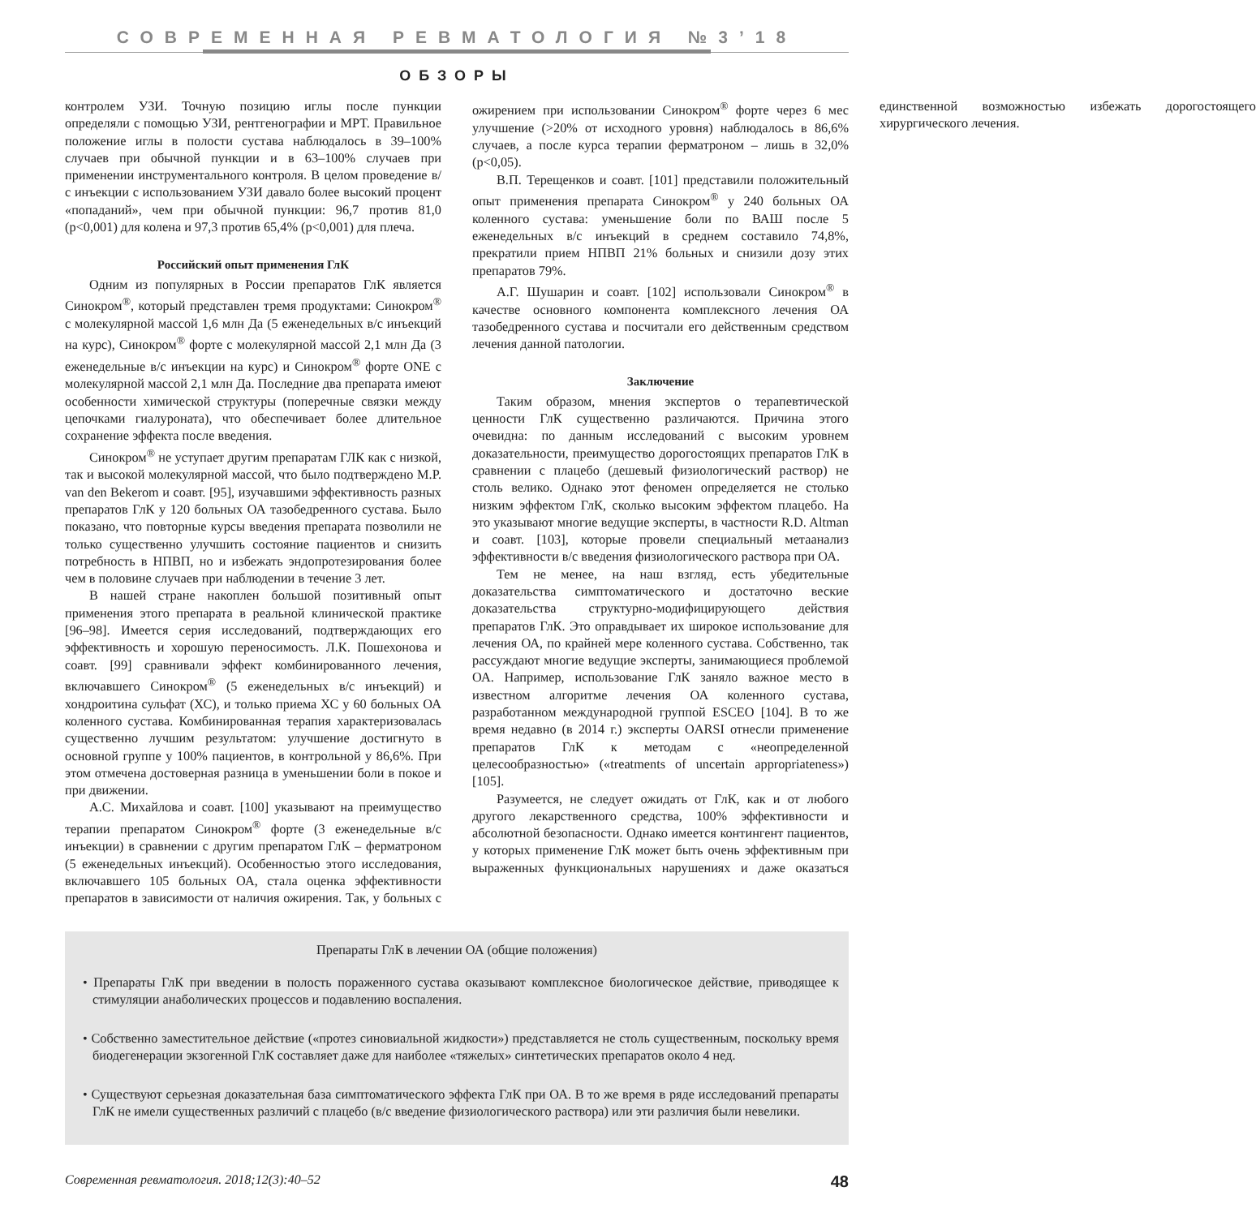СОВРЕМЕННАЯ РЕВМАТОЛОГИЯ №3’18
ОБЗОРЫ
контролем УЗИ. Точную позицию иглы после пункции определяли с помощью УЗИ, рентгенографии и МРТ. Правильное положение иглы в полости сустава наблюдалось в 39–100% случаев при обычной пункции и в 63–100% случаев при применении инструментального контроля. В целом проведение в/с инъекции с использованием УЗИ давало более высокий процент «попаданий», чем при обычной пункции: 96,7 против 81,0 (p<0,001) для колена и 97,3 против 65,4% (p<0,001) для плеча.
Российский опыт применения ГлК
Одним из популярных в России препаратов ГлК является Синокром<sup>®</sup>, который представлен тремя продуктами: Синокром<sup>®</sup> с молекулярной массой 1,6 млн Да (5 еженедельных в/с инъекций на курс), Синокром<sup>®</sup> форте с молекулярной массой 2,1 млн Да (3 еженедельные в/с инъекции на курс) и Синокром<sup>®</sup> форте ONE с молекулярной массой 2,1 млн Да. Последние два препарата имеют особенности химической структуры (поперечные связки между цепочками гиалуроната), что обеспечивает более длительное сохранение эффекта после введения.
Синокром<sup>®</sup> не уступает другим препаратам ГЛК как с низкой, так и высокой молекулярной массой, что было подтверждено M.P. van den Bekerom и соавт. [95], изучавшими эффективность разных препаратов ГлК у 120 больных ОА тазобедренного сустава. Было показано, что повторные курсы введения препарата позволили не только существенно улучшить состояние пациентов и снизить потребность в НПВП, но и избежать эндопротезирования более чем в половине случаев при наблюдении в течение 3 лет.
В нашей стране накоплен большой позитивный опыт применения этого препарата в реальной клинической практике [96–98]. Имеется серия исследований, подтверждающих его эффективность и хорошую переносимость. Л.К. Пошехонова и соавт. [99] сравнивали эффект комбинированного лечения, включавшего Синокром<sup>®</sup> (5 еженедельных в/с инъекций) и хондроитина сульфат (ХС), и только приема ХС у 60 больных ОА коленного сустава. Комбинированная терапия характеризовалась существенно лучшим результатом: улучшение достигнуто в основной группе у 100% пациентов, в контрольной у 86,6%. При этом отмечена достоверная разница в уменьшении боли в покое и при движении.
А.С. Михайлова и соавт. [100] указывают на преимущество терапии препаратом Синокром<sup>®</sup> форте (3 еженедельные в/с инъекции) в сравнении с другим препаратом ГлК – ферматроном (5 еженедельных инъекций). Особенностью этого исследования, включавшего 105 больных ОА, стала оценка эффективности препаратов в зависимости от наличия ожирения. Так, у больных с ожирением при использовании Синокром<sup>®</sup> форте через 6 мес улучшение (>20% от исходного уровня) наблюдалось в 86,6% случаев, а после курса терапии ферматроном – лишь в 32,0% (p<0,05).
В.П. Терещенков и соавт. [101] представили положительный опыт применения препарата Синокром<sup>®</sup> у 240 больных ОА коленного сустава: уменьшение боли по ВАШ после 5 еженедельных в/с инъекций в среднем составило 74,8%, прекратили прием НПВП 21% больных и снизили дозу этих препаратов 79%.
А.Г. Шушарин и соавт. [102] использовали Синокром<sup>®</sup> в качестве основного компонента комплексного лечения ОА тазобедренного сустава и посчитали его действенным средством лечения данной патологии.
Заключение
Таким образом, мнения экспертов о терапевтической ценности ГлК существенно различаются. Причина этого очевидна: по данным исследований с высоким уровнем доказательности, преимущество дорогостоящих препаратов ГлК в сравнении с плацебо (дешевый физиологический раствор) не столь велико. Однако этот феномен определяется не столько низким эффектом ГлК, сколько высоким эффектом плацебо. На это указывают многие ведущие эксперты, в частности R.D. Altman и соавт. [103], которые провели специальный метаанализ эффективности в/с введения физиологического раствора при ОА.
Тем не менее, на наш взгляд, есть убедительные доказательства симптоматического и достаточно веские доказательства структурно-модифицирующего действия препаратов ГлК. Это оправдывает их широкое использование для лечения ОА, по крайней мере коленного сустава. Собственно, так рассуждают многие ведущие эксперты, занимающиеся проблемой ОА. Например, использование ГлК заняло важное место в известном алгоритме лечения ОА коленного сустава, разработанном международной группой ESCEO [104]. В то же время недавно (в 2014 г.) эксперты OARSI отнесли применение препаратов ГлК к методам с «неопределенной целесообразностью» («treatments of uncertain appropriateness») [105].
Разумеется, не следует ожидать от ГлК, как и от любого другого лекарственного средства, 100% эффективности и абсолютной безопасности. Однако имеется контингент пациентов, у которых применение ГлК может быть очень эффективным при выраженных функциональных нарушениях и даже оказаться единственной возможностью избежать дорогостоящего хирургического лечения.
Препараты ГлК в лечении ОА (общие положения)
• Препараты ГлК при введении в полость пораженного сустава оказывают комплексное биологическое действие, приводящее к стимуляции анаболических процессов и подавлению воспаления.
• Собственно заместительное действие («протез синовиальной жидкости») представляется не столь существенным, поскольку время биодегенерации экзогенной ГлК составляет даже для наиболее «тяжелых» синтетических препаратов около 4 нед.
• Существуют серьезная доказательная база симптоматического эффекта ГлК при ОА. В то же время в ряде исследований препараты ГлК не имели существенных различий с плацебо (в/с введение физиологического раствора) или эти различия были невелики.
Современная ревматология. 2018;12(3):40–52 48